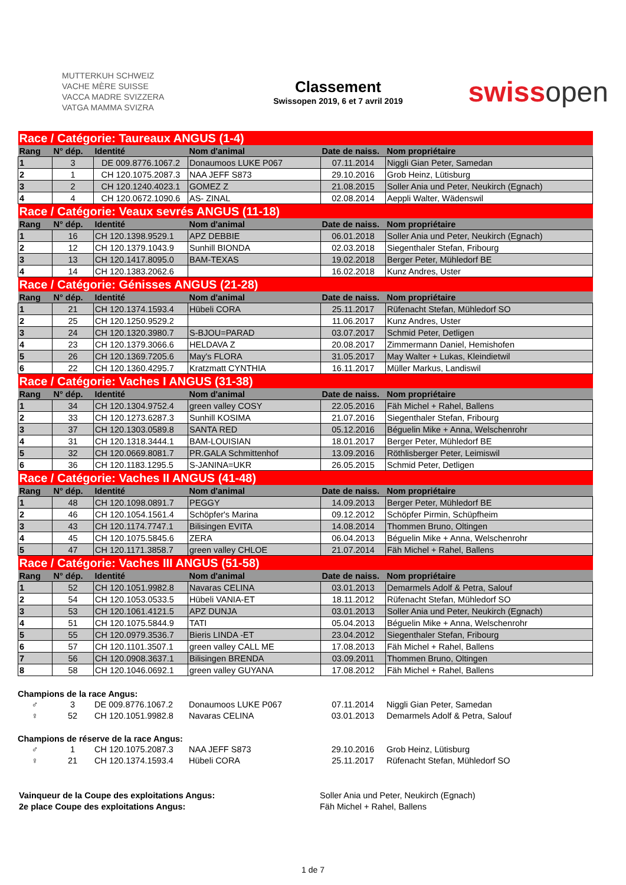MUTTERKUH SCHWEIZ
VACHE MÈRE SUISSE
VACCA MADRE SVIZZERA
VATGA MAMMA SVIZRA
Classement
Swissopen 2019, 6 et 7 avril 2019
swissopen
| Race / Catégorie: Taureaux ANGUS (1-4) | | | | | |
| Rang | N° dép. | Identité | Nom d'animal | Date de naiss. | Nom propriétaire |
| 1 | 3 | DE 009.8776.1067.2 | Donaumoos LUKE P067 | 07.11.2014 | Niggli Gian Peter, Samedan |
| 2 | 1 | CH 120.1075.2087.3 | NAA JEFF S873 | 29.10.2016 | Grob Heinz, Lütisburg |
| 3 | 2 | CH 120.1240.4023.1 | GOMEZ Z | 21.08.2015 | Soller Ania und Peter, Neukirch (Egnach) |
| 4 | 4 | CH 120.0672.1090.6 | AS- ZINAL | 02.08.2014 | Aeppli Walter, Wädenswil |
| Race / Catégorie: Veaux sevrés ANGUS (11-18) | | | | | |
| Rang | N° dép. | Identité | Nom d'animal | Date de naiss. | Nom propriétaire |
| 1 | 16 | CH 120.1398.9529.1 | APZ DEBBIE | 06.01.2018 | Soller Ania und Peter, Neukirch (Egnach) |
| 2 | 12 | CH 120.1379.1043.9 | Sunhill BIONDA | 02.03.2018 | Siegenthaler Stefan, Fribourg |
| 3 | 13 | CH 120.1417.8095.0 | BAM-TEXAS | 19.02.2018 | Berger Peter, Mühledorf BE |
| 4 | 14 | CH 120.1383.2062.6 | | 16.02.2018 | Kunz Andres, Uster |
| Race / Catégorie: Génisses ANGUS (21-28) | | | | | |
| Rang | N° dép. | Identité | Nom d'animal | Date de naiss. | Nom propriétaire |
| 1 | 21 | CH 120.1374.1593.4 | Hübeli CORA | 25.11.2017 | Rüfenacht Stefan, Mühledorf SO |
| 2 | 25 | CH 120.1250.9529.2 | | 11.06.2017 | Kunz Andres, Uster |
| 3 | 24 | CH 120.1320.3980.7 | S-BJOU=PARAD | 03.07.2017 | Schmid Peter, Detligen |
| 4 | 23 | CH 120.1379.3066.6 | HELDAVA Z | 20.08.2017 | Zimmermann Daniel, Hemishofen |
| 5 | 26 | CH 120.1369.7205.6 | May's FLORA | 31.05.2017 | May Walter + Lukas, Kleindietwil |
| 6 | 22 | CH 120.1360.4295.7 | Kratzmatt CYNTHIA | 16.11.2017 | Müller Markus, Landiswil |
| Race / Catégorie: Vaches I ANGUS (31-38) | | | | | |
| Rang | N° dép. | Identité | Nom d'animal | Date de naiss. | Nom propriétaire |
| 1 | 34 | CH 120.1304.9752.4 | green valley COSY | 22.05.2016 | Fäh Michel + Rahel, Ballens |
| 2 | 33 | CH 120.1273.6287.3 | Sunhill KOSIMA | 21.07.2016 | Siegenthaler Stefan, Fribourg |
| 3 | 37 | CH 120.1303.0589.8 | SANTA RED | 05.12.2016 | Béguelin Mike + Anna, Welschenrohr |
| 4 | 31 | CH 120.1318.3444.1 | BAM-LOUISIAN | 18.01.2017 | Berger Peter, Mühledorf BE |
| 5 | 32 | CH 120.0669.8081.7 | PR.GALA Schmittenhof | 13.09.2016 | Röthlisberger Peter, Leimiswil |
| 6 | 36 | CH 120.1183.1295.5 | S-JANINA=UKR | 26.05.2015 | Schmid Peter, Detligen |
| Race / Catégorie: Vaches II ANGUS (41-48) | | | | | |
| Rang | N° dép. | Identité | Nom d'animal | Date de naiss. | Nom propriétaire |
| 1 | 48 | CH 120.1098.0891.7 | PEGGY | 14.09.2013 | Berger Peter, Mühledorf BE |
| 2 | 46 | CH 120.1054.1561.4 | Schöpfer's Marina | 09.12.2012 | Schöpfer Pirmin, Schüpfheim |
| 3 | 43 | CH 120.1174.7747.1 | Bilisingen EVITA | 14.08.2014 | Thommen Bruno, Oltingen |
| 4 | 45 | CH 120.1075.5845.6 | ZERA | 06.04.2013 | Béguelin Mike + Anna, Welschenrohr |
| 5 | 47 | CH 120.1171.3858.7 | green valley CHLOE | 21.07.2014 | Fäh Michel + Rahel, Ballens |
| Race / Catégorie: Vaches III ANGUS (51-58) | | | | | |
| Rang | N° dép. | Identité | Nom d'animal | Date de naiss. | Nom propriétaire |
| 1 | 52 | CH 120.1051.9982.8 | Navaras CELINA | 03.01.2013 | Demarmels Adolf & Petra, Salouf |
| 2 | 54 | CH 120.1053.0533.5 | Hübeli VANIA-ET | 18.11.2012 | Rüfenacht Stefan, Mühledorf SO |
| 3 | 53 | CH 120.1061.4121.5 | APZ DUNJA | 03.01.2013 | Soller Ania und Peter, Neukirch (Egnach) |
| 4 | 51 | CH 120.1075.5844.9 | TATI | 05.04.2013 | Béguelin Mike + Anna, Welschenrohr |
| 5 | 55 | CH 120.0979.3536.7 | Bieris LINDA -ET | 23.04.2012 | Siegenthaler Stefan, Fribourg |
| 6 | 57 | CH 120.1101.3507.1 | green valley CALL ME | 17.08.2013 | Fäh Michel + Rahel, Ballens |
| 7 | 56 | CH 120.0908.3637.1 | Bilisingen BRENDA | 03.09.2011 | Thommen Bruno, Oltingen |
| 8 | 58 | CH 120.1046.0692.1 | green valley GUYANA | 17.08.2012 | Fäh Michel + Rahel, Ballens |
Champions de la race Angus:
| ♂ | 3 | DE 009.8776.1067.2 | Donaumoos LUKE P067 | 07.11.2014 | Niggli Gian Peter, Samedan |
| ♀ | 52 | CH 120.1051.9982.8 | Navaras CELINA | 03.01.2013 | Demarmels Adolf & Petra, Salouf |
Champions de réserve de la race Angus:
| ♂ | 1 | CH 120.1075.2087.3 | NAA JEFF S873 | 29.10.2016 | Grob Heinz, Lütisburg |
| ♀ | 21 | CH 120.1374.1593.4 | Hübeli CORA | 25.11.2017 | Rüfenacht Stefan, Mühledorf SO |
| Vainqueur de la Coupe des exploitations Angus: | Soller Ania und Peter, Neukirch (Egnach) |
| 2e place Coupe des exploitations Angus: | Fäh Michel + Rahel, Ballens |
1 de 7